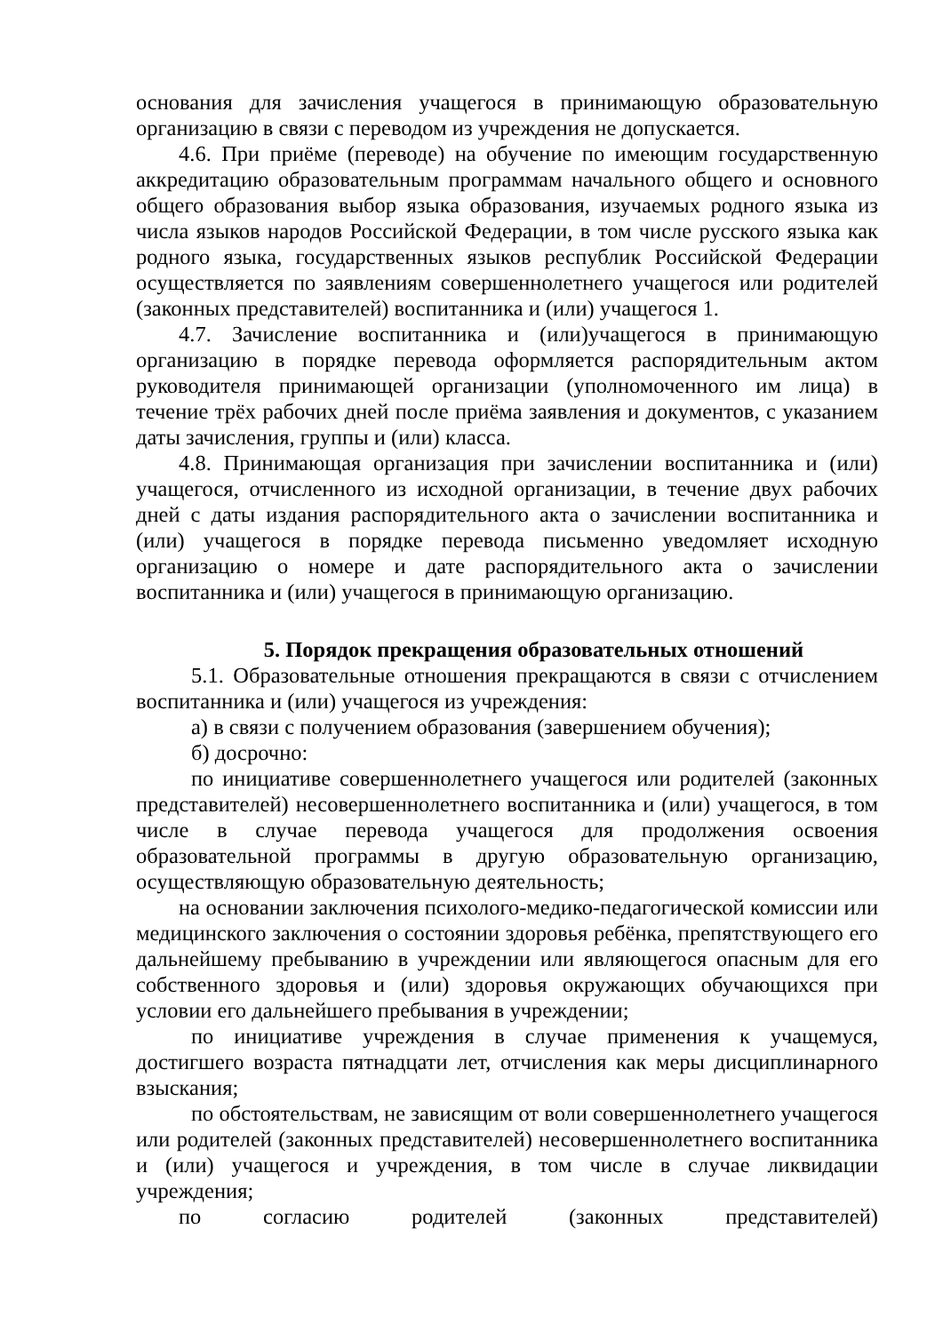основания для зачисления учащегося в принимающую образовательную организацию в связи с переводом из учреждения не допускается.
4.6. При приёме (переводе) на обучение по имеющим государственную аккредитацию образовательным программам начального общего и основного общего образования выбор языка образования, изучаемых родного языка из числа языков народов Российской Федерации, в том числе русского языка как родного языка, государственных языков республик Российской Федерации осуществляется по заявлениям совершеннолетнего учащегося или родителей (законных представителей) воспитанника и (или) учащегося 1.
4.7. Зачисление воспитанника и (или)учащегося в принимающую организацию в порядке перевода оформляется распорядительным актом руководителя принимающей организации (уполномоченного им лица) в течение трёх рабочих дней после приёма заявления и документов, с указанием даты зачисления, группы и (или) класса.
4.8. Принимающая организация при зачислении воспитанника и (или) учащегося, отчисленного из исходной организации, в течение двух рабочих дней с даты издания распорядительного акта о зачислении воспитанника и (или) учащегося в порядке перевода письменно уведомляет исходную организацию о номере и дате распорядительного акта о зачислении воспитанника и (или) учащегося в принимающую организацию.
5. Порядок прекращения образовательных отношений
5.1. Образовательные отношения прекращаются в связи с отчислением воспитанника и (или) учащегося из учреждения:
а) в связи с получением образования (завершением обучения);
б) досрочно:
по инициативе совершеннолетнего учащегося или родителей (законных представителей) несовершеннолетнего воспитанника и (или) учащегося, в том числе в случае перевода учащегося для продолжения освоения образовательной программы в другую образовательную организацию, осуществляющую образовательную деятельность;
на основании заключения психолого-медико-педагогической комиссии или медицинского заключения о состоянии здоровья ребёнка, препятствующего его дальнейшему пребыванию в учреждении или являющегося опасным для его собственного здоровья и (или) здоровья окружающих обучающихся при условии его дальнейшего пребывания в учреждении;
по инициативе учреждения в случае применения к учащемуся, достигшего возраста пятнадцати лет, отчисления как меры дисциплинарного взыскания;
по обстоятельствам, не зависящим от воли совершеннолетнего учащегося или родителей (законных представителей) несовершеннолетнего воспитанника и (или) учащегося и учреждения, в том числе в случае ликвидации учреждения;
по согласию родителей (законных представителей)